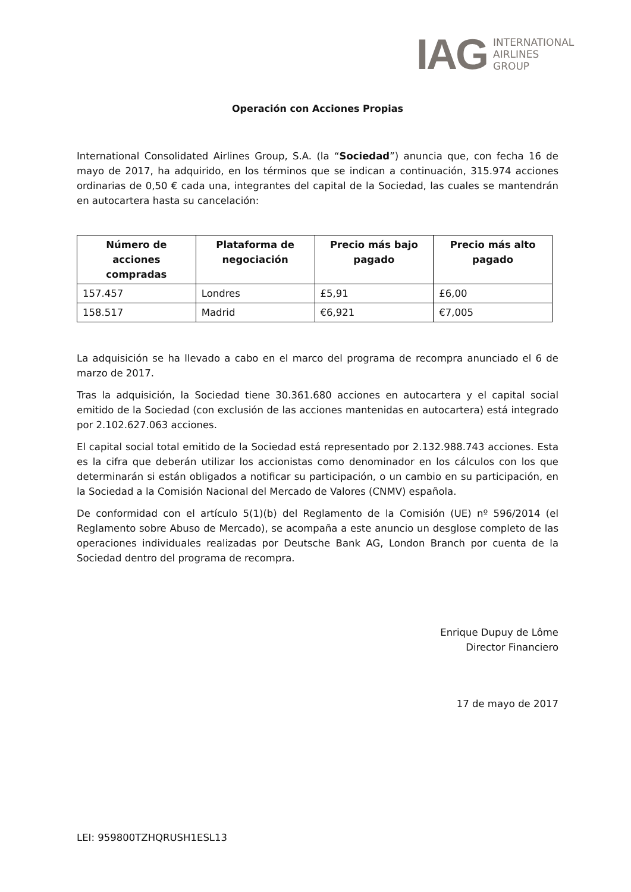IAG INTERNATIONAL
AIRLINES
GROUP
Operación con Acciones Propias
International Consolidated Airlines Group, S.A. (la “Sociedad”) anuncia que, con fecha 16 de mayo de 2017, ha adquirido, en los términos que se indican a continuación, 315.974 acciones ordinarias de 0,50 € cada una, integrantes del capital de la Sociedad, las cuales se mantendrán en autocartera hasta su cancelación:
| Número de acciones compradas | Plataforma de negociación | Precio más bajo pagado | Precio más alto pagado |
| --- | --- | --- | --- |
| 157.457 | Londres | £5,91 | £6,00 |
| 158.517 | Madrid | €6,921 | €7,005 |
La adquisición se ha llevado a cabo en el marco del programa de recompra anunciado el 6 de marzo de 2017.
Tras la adquisición, la Sociedad tiene 30.361.680 acciones en autocartera y el capital social emitido de la Sociedad (con exclusión de las acciones mantenidas en autocartera) está integrado por 2.102.627.063 acciones.
El capital social total emitido de la Sociedad está representado por 2.132.988.743 acciones. Esta es la cifra que deberán utilizar los accionistas como denominador en los cálculos con los que determinarán si están obligados a notificar su participación, o un cambio en su participación, en la Sociedad a la Comisión Nacional del Mercado de Valores (CNMV) española.
De conformidad con el artículo 5(1)(b) del Reglamento de la Comisión (UE) nº 596/2014 (el Reglamento sobre Abuso de Mercado), se acompaña a este anuncio un desglose completo de las operaciones individuales realizadas por Deutsche Bank AG, London Branch por cuenta de la Sociedad dentro del programa de recompra.
Enrique Dupuy de Lôme
Director Financiero
17 de mayo de 2017
LEI: 959800TZHQRUSH1ESL13